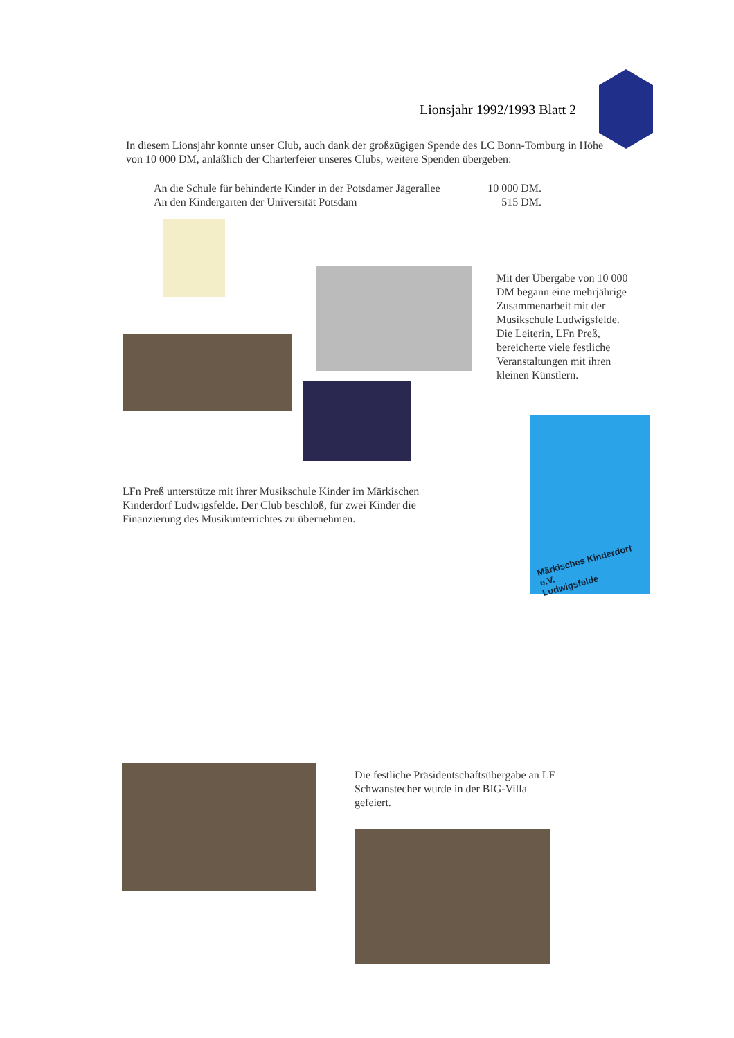Lionsjahr 1992/1993 Blatt 2
In diesem Lionsjahr konnte unser Club, auch dank der großzügigen Spende des LC Bonn-Tomburg in Höhe von 10 000 DM, anläßlich der Charterfeier unseres Clubs, weitere Spenden übergeben:
An die Schule für behinderte Kinder in der Potsdamer Jägerallee 10 000 DM.
An den Kindergarten der Universität Potsdam 515 DM.
Mit der Übergabe von 10 000 DM begann eine mehrjährige Zusammenarbeit mit der Musikschule Ludwigsfelde.
Die Leiterin, LFn Preß, bereicherte viele festliche Veranstaltungen mit ihren kleinen Künstlern.
Märkisches Kinderdorf e.V.
Ludwigsfelde
LFn Preß unterstütze mit ihrer Musikschule Kinder im Märkischen Kinderdorf Ludwigsfelde. Der Club beschloß, für zwei Kinder die Finanzierung des Musikunterrichtes zu übernehmen.
Die festliche Präsidentschaftsübergabe an LF Schwanstecher wurde in der BIG-Villa gefeiert.